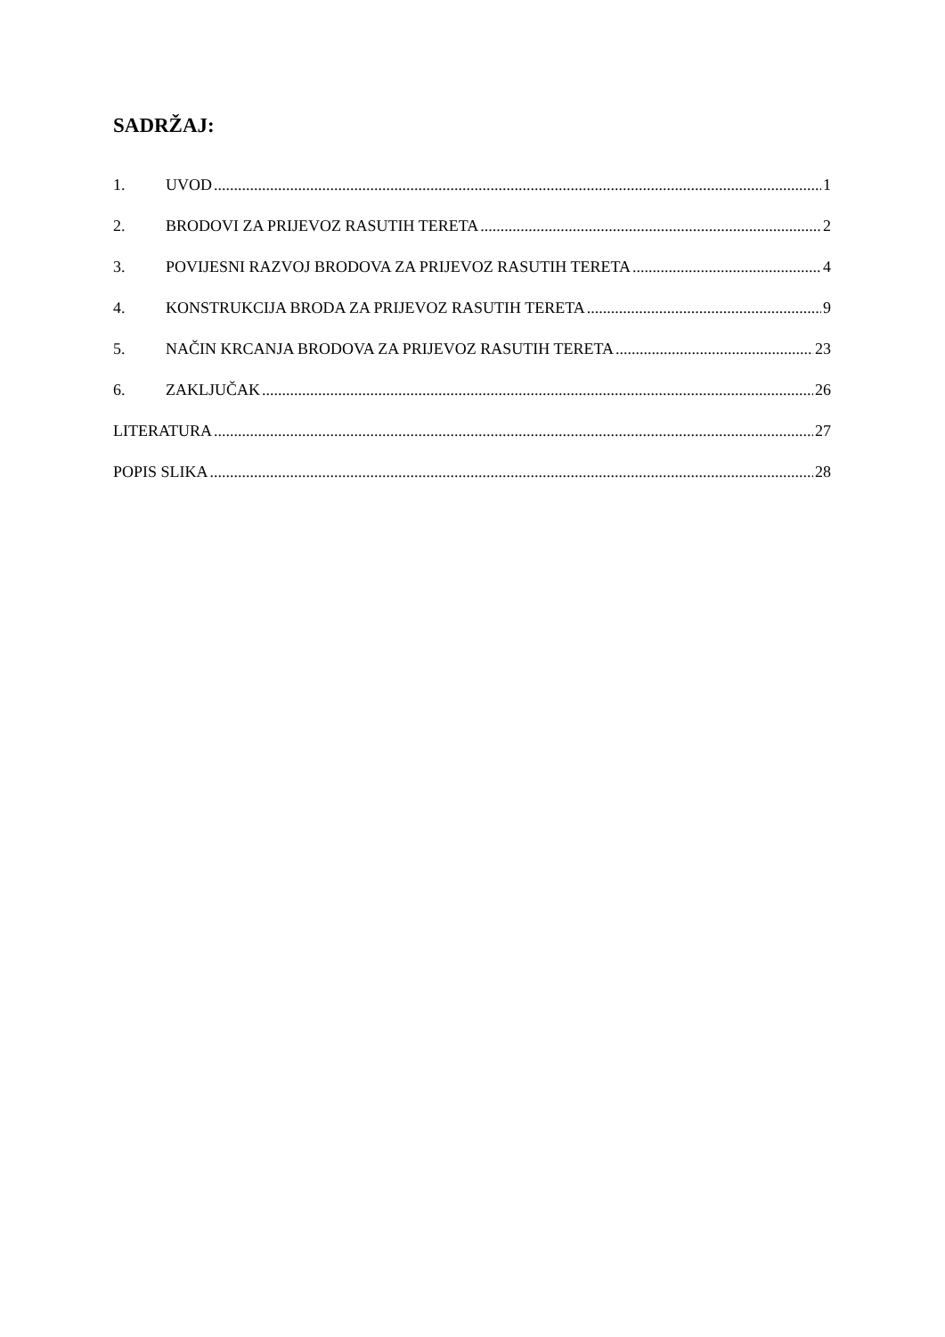SADRŽAJ:
1. UVOD 1
2. BRODOVI ZA PRIJEVOZ RASUTIH TERETA 2
3. POVIJESNI RAZVOJ BRODOVA ZA PRIJEVOZ RASUTIH TERETA 4
4. KONSTRUKCIJA BRODA ZA PRIJEVOZ RASUTIH TERETA 9
5. NAČIN KRCANJA BRODOVA ZA PRIJEVOZ RASUTIH TERETA 23
6. ZAKLJUČAK 26
LITERATURA 27
POPIS SLIKA 28